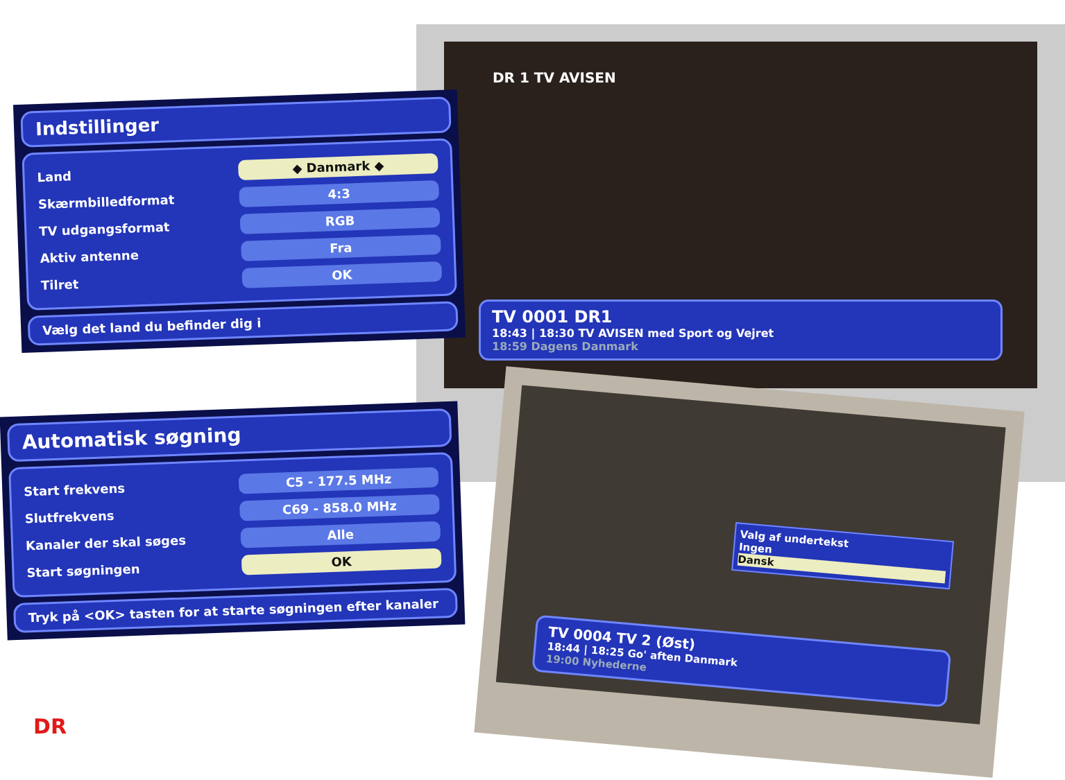DR 1 TV AVISEN
TV 0001 DR1
18:43 | 18:30 TV AVISEN med Sport og Vejret
18:59 Dagens Danmark
Indstillinger
Land ◆ Danmark ◆
Skærmbilledformat 4:3
TV udgangsformat RGB
Aktiv antenne Fra
Tilret OK
Vælg det land du befinder dig i
Automatisk søgning
Start frekvens C5 - 177.5 MHz
Slutfrekvens C69 - 858.0 MHz
Kanaler der skal søges Alle
Start søgningen OK
Tryk på <OK> tasten for at starte søgningen efter kanaler
Valg af undertekst
Ingen
Dansk
TV 0004 TV 2 (Øst)
18:44 | 18:25 Go' aften Danmark
19:00 Nyhederne
DR